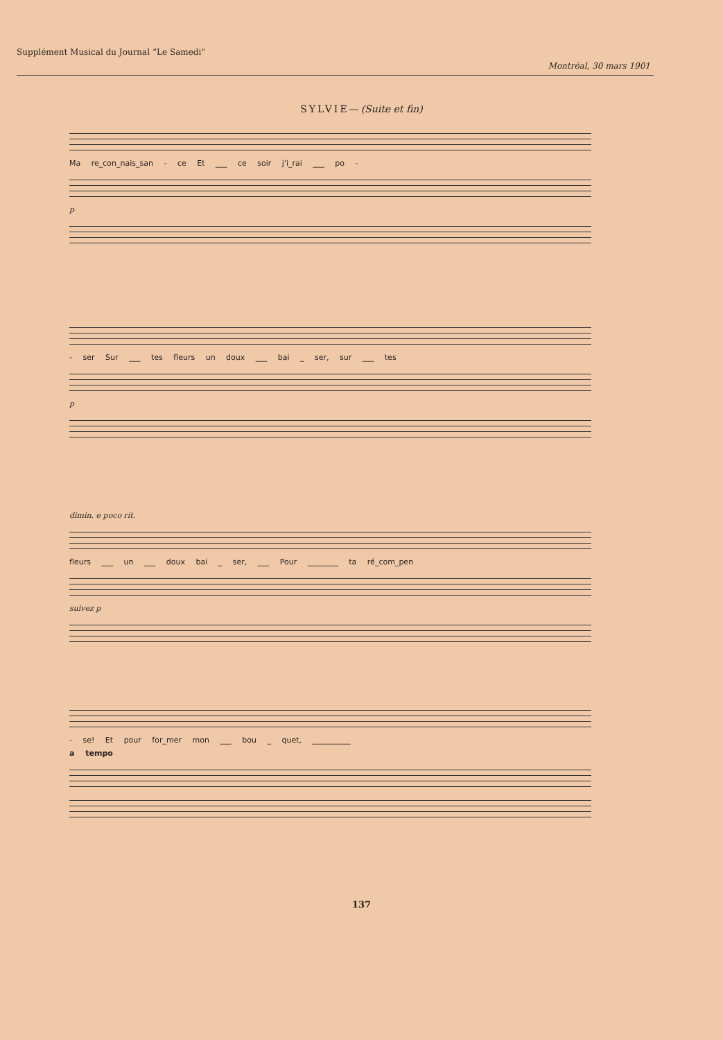Supplément Musical du Journal “Le Samedi”
Montréal, 30 mars 1901
SYLVIE—(Suite et fin)
Ma re_con_nais_san - ce Et ___ ce soir j'i_rai ___ po -
p
- ser Sur ___ tes fleurs un doux ___ bai _ ser, sur ___ tes
p
dimin. e poco rit.
fleurs ___ un ___ doux bai _ ser, ___ Pour ________ ta ré_com_pen
suivez p
- se! Et pour for_mer mon ___ bou _ quet, __________
a tempo
137